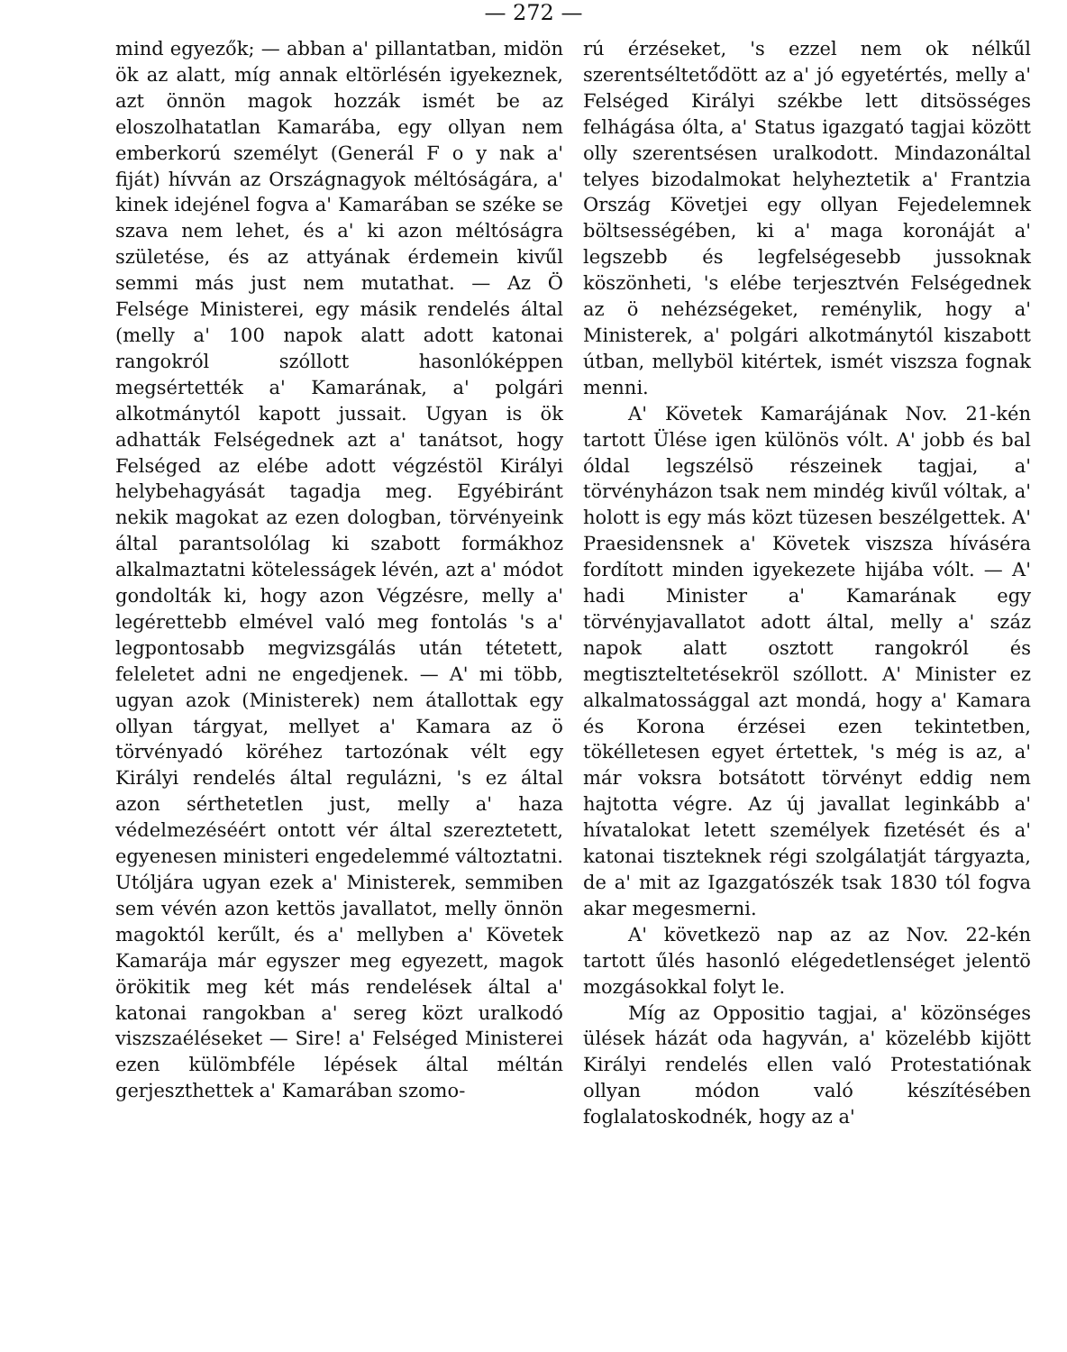— 272 —
mind egyezők; — abban a' pillantatban, midön ök az alatt, míg annak eltörlésén igyekeznek, azt önnön magok hozzák ismét be az eloszolhatatlan Kamarába, egy ollyan nem emberkorú személyt (Generál F o y nak a' fiját) hívván az Országnagyok méltóságára, a' kinek idejénel fogva a' Kamarában se széke se szava nem lehet, és a' ki azon méltóságra születése, és az attyának érdemein kivűl semmi más just nem mutathat. — Az Ö Felsége Ministerei, egy másik rendelés által (melly a' 100 napok alatt adott katonai rangokról szóllott hasonlóképpen megsértették a' Kamarának, a' polgári alkotmánytól kapott jussait. Ugyan is ök adhatták Felségednek azt a' tanátsot, hogy Felséged az elébe adott végzéstöl Királyi helybehagyását tagadja meg. Egyébiránt nekik magokat az ezen dologban, törvényeink által parantsolólag ki szabott formákhoz alkalmaztatni kötelesságek lévén, azt a' módot gondolták ki, hogy azon Végzésre, melly a' legérettebb elmével való meg fontolás 's a' legpontosabb megvizsgálás után tétetett, feleletet adni ne engedjenek. — A' mi több, ugyan azok (Ministerek) nem átallottak egy ollyan tárgyat, mellyet a' Kamara az ö törvényadó köréhez tartozónak vélt egy Királyi rendelés által regulázni, 's ez által azon sérthetetlen just, melly a' haza védelmezéséért ontott vér által szereztetett, egyenesen ministeri engedelemmé változtatni. Utóljára ugyan ezek a' Ministerek, semmiben sem vévén azon kettös javallatot, melly önnön magoktól kerűlt, és a' mellyben a' Követek Kamarája már egyszer meg egyezett, magok örökitik meg két más rendelések által a' katonai rangokban a' sereg közt uralkodó viszszaéléseket — Sire! a' Felséged Ministerei ezen külömbféle lépések által méltán gerjeszthettek a' Kamarában szomo-
rú érzéseket, 's ezzel nem ok nélkűl szerentséltetődött az a' jó egyetértés, melly a' Felséged Királyi székbe lett ditsösséges felhágása ólta, a' Status igazgató tagjai között olly szerentsésen uralkodott. Mindazonáltal telyes bizodalmokat helyheztetik a' Frantzia Ország Követjei egy ollyan Fejedelemnek böltsességében, ki a' maga koronáját a' legszebb és legfelségesebb jussoknak köszönheti, 's elébe terjesztvén Felségednek az ö nehézségeket, reménylik, hogy a' Ministerek, a' polgári alkotmánytól kiszabott útban, mellyböl kitértek, ismét viszsza fognak menni.
A' Követek Kamarájának Nov. 21-kén tartott Ülése igen különös vólt. A' jobb és bal óldal legszélsö részeinek tagjai, a' törvényházon tsak nem mindég kivűl vóltak, a' holott is egy más közt tüzesen beszélgettek. A' Praesidensnek a' Követek viszsza híváséra fordított minden igyekezete hijába vólt. — A' hadi Minister a' Kamarának egy törvényjavallatot adott által, melly a' száz napok alatt osztott rangokról és megtiszteltetésekröl szóllott. A' Minister ez alkalmatossággal azt mondá, hogy a' Kamara és Korona érzései ezen tekintetben, tökélletesen egyet értettek, 's még is az, a' már voksra botsátott törvényt eddig nem hajtotta végre. Az új javallat leginkább a' hívatalokat letett személyek fizetését és a' katonai tiszteknek régi szolgálatját tárgyazta, de a' mit az Igazgatószék tsak 1830 tól fogva akar megesmerni.
A' következö nap az az Nov. 22-kén tartott űlés hasonló elégedetlenséget jelentö mozgásokkal folyt le.
Míg az Oppositio tagjai, a' közönséges ülések házát oda hagyván, a' közelébb kijött Királyi rendelés ellen való Protestatiónak ollyan módon való készítésében foglalatoskodnék, hogy az a'